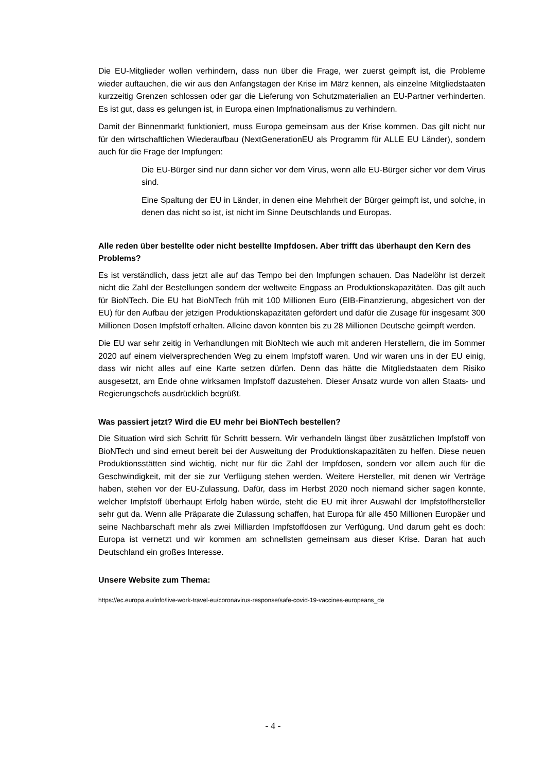Die EU-Mitglieder wollen verhindern, dass nun über die Frage, wer zuerst geimpft ist, die Probleme wieder auftauchen, die wir aus den Anfangstagen der Krise im März kennen, als einzelne Mitgliedstaaten kurzzeitig Grenzen schlossen oder gar die Lieferung von Schutzmaterialien an EU-Partner verhinderten. Es ist gut, dass es gelungen ist, in Europa einen Impfnationalismus zu verhindern.
Damit der Binnenmarkt funktioniert, muss Europa gemeinsam aus der Krise kommen. Das gilt nicht nur für den wirtschaftlichen Wiederaufbau (NextGenerationEU als Programm für ALLE EU Länder), sondern auch für die Frage der Impfungen:
Die EU-Bürger sind nur dann sicher vor dem Virus, wenn alle EU-Bürger sicher vor dem Virus sind.
Eine Spaltung der EU in Länder, in denen eine Mehrheit der Bürger geimpft ist, und solche, in denen das nicht so ist, ist nicht im Sinne Deutschlands und Europas.
Alle reden über bestellte oder nicht bestellte Impfdosen. Aber trifft das überhaupt den Kern des Problems?
Es ist verständlich, dass jetzt alle auf das Tempo bei den Impfungen schauen. Das Nadelöhr ist derzeit nicht die Zahl der Bestellungen sondern der weltweite Engpass an Produktionskapazitäten. Das gilt auch für BioNTech. Die EU hat BioNTech früh mit 100 Millionen Euro (EIB-Finanzierung, abgesichert von der EU) für den Aufbau der jetzigen Produktionskapazitäten gefördert und dafür die Zusage für insgesamt 300 Millionen Dosen Impfstoff erhalten. Alleine davon könnten bis zu 28 Millionen Deutsche geimpft werden.
Die EU war sehr zeitig in Verhandlungen mit BioNtech wie auch mit anderen Herstellern, die im Sommer 2020 auf einem vielversprechenden Weg zu einem Impfstoff waren. Und wir waren uns in der EU einig, dass wir nicht alles auf eine Karte setzen dürfen. Denn das hätte die Mitgliedstaaten dem Risiko ausgesetzt, am Ende ohne wirksamen Impfstoff dazustehen. Dieser Ansatz wurde von allen Staats- und Regierungschefs ausdrücklich begrüßt.
Was passiert jetzt? Wird die EU mehr bei BioNTech bestellen?
Die Situation wird sich Schritt für Schritt bessern. Wir verhandeln längst über zusätzlichen Impfstoff von BioNTech und sind erneut bereit bei der Ausweitung der Produktionskapazitäten zu helfen. Diese neuen Produktionsstätten sind wichtig, nicht nur für die Zahl der Impfdosen, sondern vor allem auch für die Geschwindigkeit, mit der sie zur Verfügung stehen werden. Weitere Hersteller, mit denen wir Verträge haben, stehen vor der EU-Zulassung. Dafür, dass im Herbst 2020 noch niemand sicher sagen konnte, welcher Impfstoff überhaupt Erfolg haben würde, steht die EU mit ihrer Auswahl der Impfstoffhersteller sehr gut da. Wenn alle Präparate die Zulassung schaffen, hat Europa für alle 450 Millionen Europäer und seine Nachbarschaft mehr als zwei Milliarden Impfstoffdosen zur Verfügung. Und darum geht es doch: Europa ist vernetzt und wir kommen am schnellsten gemeinsam aus dieser Krise. Daran hat auch Deutschland ein großes Interesse.
Unsere Website zum Thema:
https://ec.europa.eu/info/live-work-travel-eu/coronavirus-response/safe-covid-19-vaccines-europeans_de
- 4 -